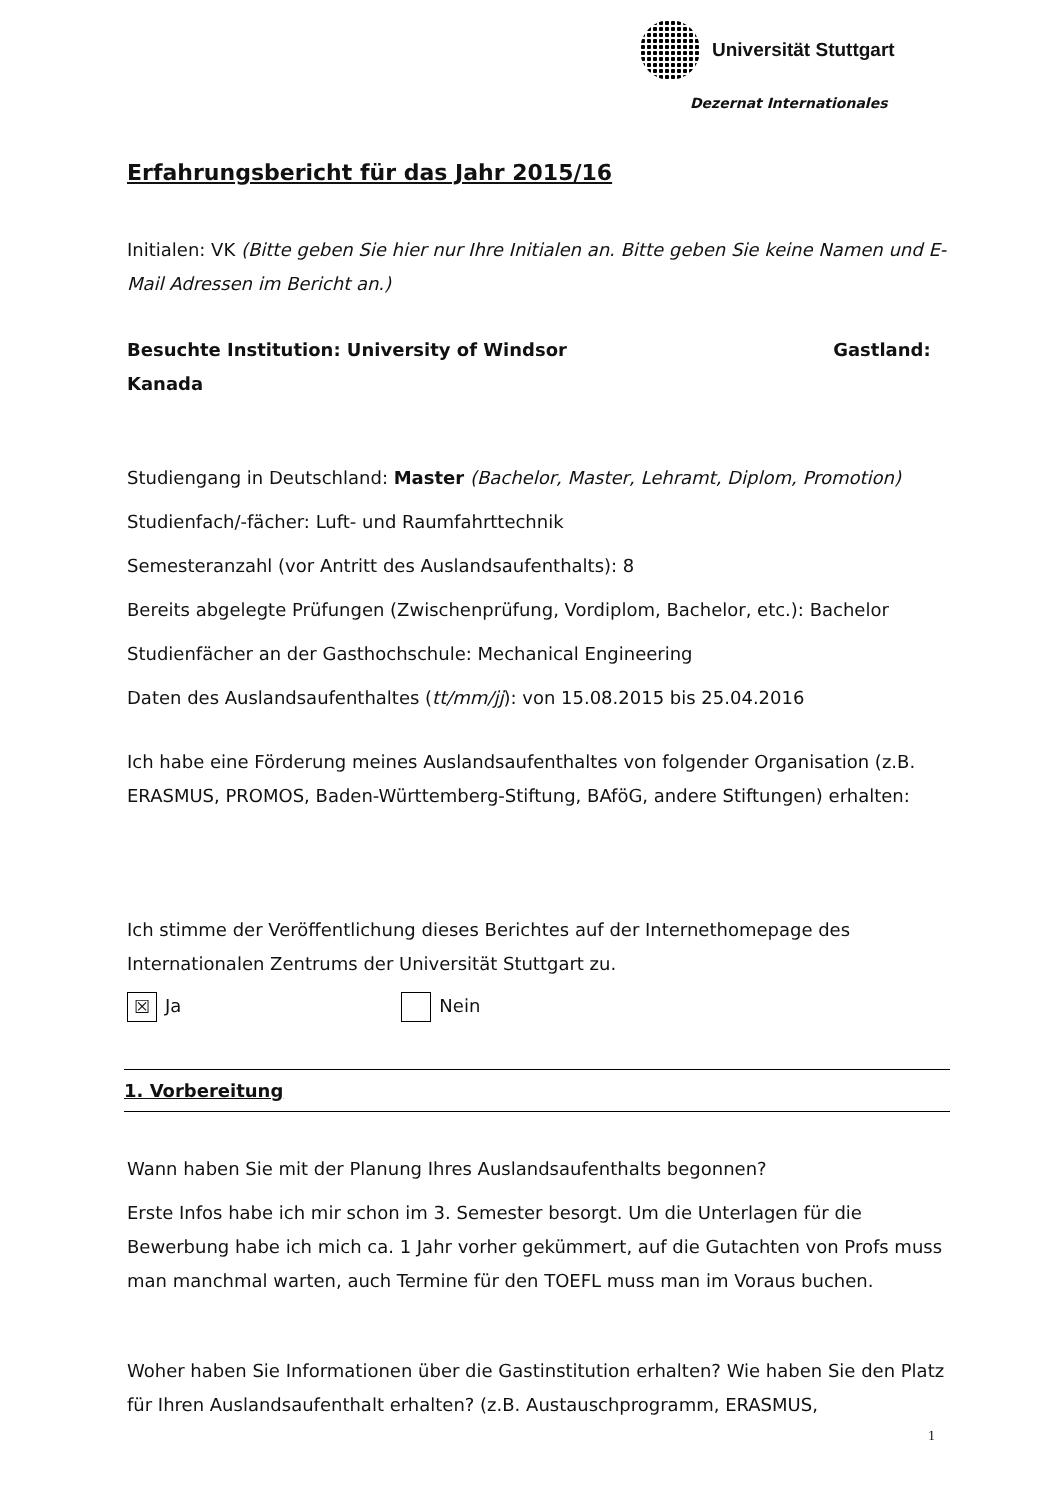Universität Stuttgart
Dezernat Internationales
Erfahrungsbericht für das Jahr 2015/16
Initialen: VK (Bitte geben Sie hier nur Ihre Initialen an. Bitte geben Sie keine Namen und E-Mail Adressen im Bericht an.)
Besuchte Institution: University of Windsor Gastland:
Kanada
Studiengang in Deutschland: Master (Bachelor, Master, Lehramt, Diplom, Promotion)
Studienfach/-fächer: Luft- und Raumfahrttechnik
Semesteranzahl (vor Antritt des Auslandsaufenthalts): 8
Bereits abgelegte Prüfungen (Zwischenprüfung, Vordiplom, Bachelor, etc.): Bachelor
Studienfächer an der Gasthochschule: Mechanical Engineering
Daten des Auslandsaufenthaltes (tt/mm/jj): von 15.08.2015 bis 25.04.2016
Ich habe eine Förderung meines Auslandsaufenthaltes von folgender Organisation (z.B. ERASMUS, PROMOS, Baden-Württemberg-Stiftung, BAföG, andere Stiftungen) erhalten:
Ich stimme der Veröffentlichung dieses Berichtes auf der Internethomepage des Internationalen Zentrums der Universität Stuttgart zu.
☒ Ja Nein
1. Vorbereitung
Wann haben Sie mit der Planung Ihres Auslandsaufenthalts begonnen?
Erste Infos habe ich mir schon im 3. Semester besorgt. Um die Unterlagen für die Bewerbung habe ich mich ca. 1 Jahr vorher gekümmert, auf die Gutachten von Profs muss man manchmal warten, auch Termine für den TOEFL muss man im Voraus buchen.
Woher haben Sie Informationen über die Gastinstitution erhalten? Wie haben Sie den Platz für Ihren Auslandsaufenthalt erhalten? (z.B. Austauschprogramm, ERASMUS,
1